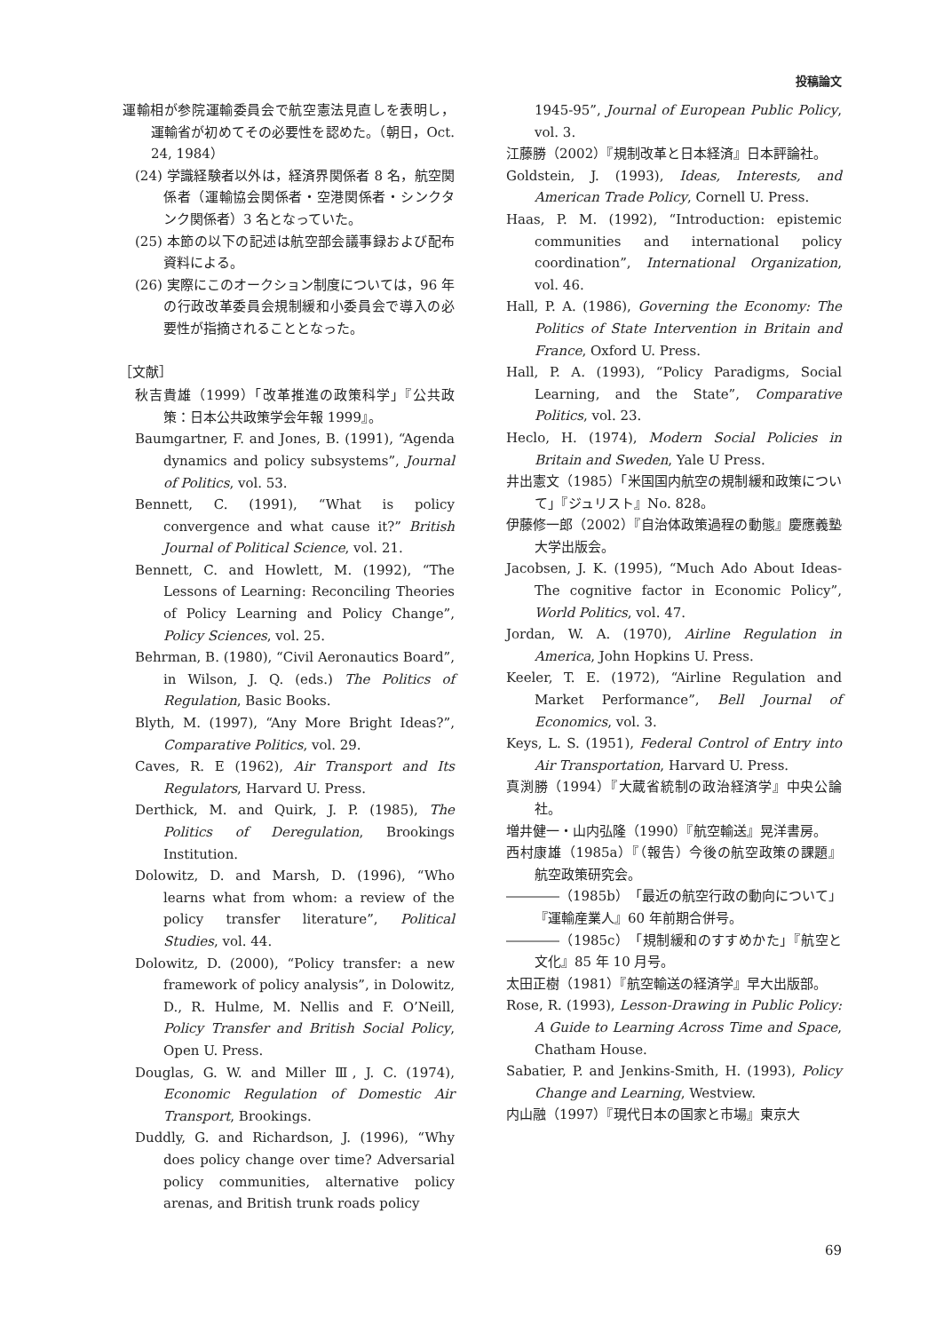投稿論文
運輸相が参院運輸委員会で航空憲法見直しを表明し，運輸省が初めてその必要性を認めた。（朝日，Oct. 24, 1984）
(24) 学識経験者以外は，経済界関係者 8 名，航空関係者（運輸協会関係者・空港関係者・シンクタンク関係者）3 名となっていた。
(25) 本節の以下の記述は航空部会議事録および配布資料による。
(26) 実際にこのオークション制度については，96 年の行政改革委員会規制緩和小委員会で導入の必要性が指摘されることとなった。
［文献］
秋吉貴雄（1999）「改革推進の政策科学」『公共政策：日本公共政策学会年報 1999』。
Baumgartner, F. and Jones, B. (1991), “Agenda dynamics and policy subsystems”, Journal of Politics, vol. 53.
Bennett, C. (1991), “What is policy convergence and what cause it?” British Journal of Political Science, vol. 21.
Bennett, C. and Howlett, M. (1992), “The Lessons of Learning: Reconciling Theories of Policy Learning and Policy Change”, Policy Sciences, vol. 25.
Behrman, B. (1980), “Civil Aeronautics Board”, in Wilson, J. Q. (eds.) The Politics of Regulation, Basic Books.
Blyth, M. (1997), “Any More Bright Ideas?”, Comparative Politics, vol. 29.
Caves, R. E (1962), Air Transport and Its Regulators, Harvard U. Press.
Derthick, M. and Quirk, J. P. (1985), The Politics of Deregulation, Brookings Institution.
Dolowitz, D. and Marsh, D. (1996), “Who learns what from whom: a review of the policy transfer literature”, Political Studies, vol. 44.
Dolowitz, D. (2000), “Policy transfer: a new framework of policy analysis”, in Dolowitz, D., R. Hulme, M. Nellis and F. O’Neill, Policy Transfer and British Social Policy, Open U. Press.
Douglas, G. W. and Miller Ⅲ, J. C. (1974), Economic Regulation of Domestic Air Transport, Brookings.
Duddly, G. and Richardson, J. (1996), “Why does policy change over time? Adversarial policy communities, alternative policy arenas, and British trunk roads policy
1945-95”, Journal of European Public Policy, vol. 3.
江藤勝（2002）『規制改革と日本経済』日本評論社。
Goldstein, J. (1993), Ideas, Interests, and American Trade Policy, Cornell U. Press.
Haas, P. M. (1992), “Introduction: epistemic communities and international policy coordination”, International Organization, vol. 46.
Hall, P. A. (1986), Governing the Economy: The Politics of State Intervention in Britain and France, Oxford U. Press.
Hall, P. A. (1993), “Policy Paradigms, Social Learning, and the State”, Comparative Politics, vol. 23.
Heclo, H. (1974), Modern Social Policies in Britain and Sweden, Yale U Press.
井出憲文（1985）「米国国内航空の規制緩和政策について」『ジュリスト』No. 828。
伊藤修一郎（2002）『自治体政策過程の動態』慶應義塾大学出版会。
Jacobsen, J. K. (1995), “Much Ado About Ideas-The cognitive factor in Economic Policy”, World Politics, vol. 47.
Jordan, W. A. (1970), Airline Regulation in America, John Hopkins U. Press.
Keeler, T. E. (1972), “Airline Regulation and Market Performance”, Bell Journal of Economics, vol. 3.
Keys, L. S. (1951), Federal Control of Entry into Air Transportation, Harvard U. Press.
真渕勝（1994）『大蔵省統制の政治経済学』中央公論社。
増井健一・山内弘隆（1990）『航空輸送』晃洋書房。
西村康雄（1985a）『（報告）今後の航空政策の課題』航空政策研究会。
――――（1985b）「最近の航空行政の動向について」『運輸産業人』60 年前期合併号。
――――（1985c）「規制緩和のすすめかた」『航空と文化』85 年 10 月号。
太田正樹（1981）『航空輸送の経済学』早大出版部。
Rose, R. (1993), Lesson-Drawing in Public Policy: A Guide to Learning Across Time and Space, Chatham House.
Sabatier, P. and Jenkins-Smith, H. (1993), Policy Change and Learning, Westview.
内山融（1997）『現代日本の国家と市場』東京大
69